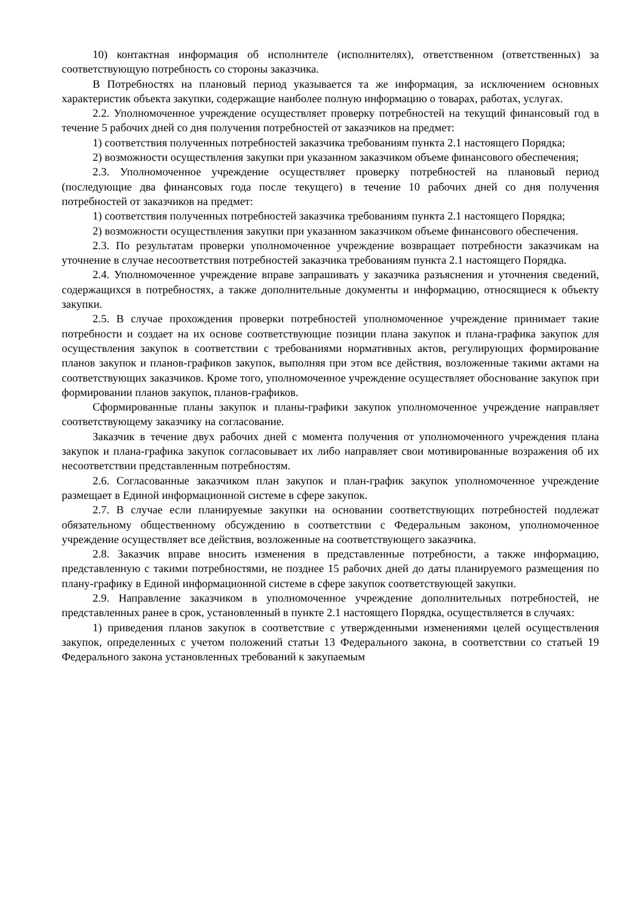10) контактная информация об исполнителе (исполнителях), ответственном (ответственных) за соответствующую потребность со стороны заказчика.
В Потребностях на плановый период указывается та же информация, за исключением основных характеристик объекта закупки, содержащие наиболее полную информацию о товарах, работах, услугах.
2.2. Уполномоченное учреждение осуществляет проверку потребностей на текущий финансовый год в течение 5 рабочих дней со дня получения потребностей от заказчиков на предмет:
1) соответствия полученных потребностей заказчика требованиям пункта 2.1 настоящего Порядка;
2) возможности осуществления закупки при указанном заказчиком объеме финансового обеспечения;
2.3. Уполномоченное учреждение осуществляет проверку потребностей на плановый период (последующие два финансовых года после текущего) в течение 10 рабочих дней со дня получения потребностей от заказчиков на предмет:
1) соответствия полученных потребностей заказчика требованиям пункта 2.1 настоящего Порядка;
2) возможности осуществления закупки при указанном заказчиком объеме финансового обеспечения.
2.3. По результатам проверки уполномоченное учреждение возвращает потребности заказчикам на уточнение в случае несоответствия потребностей заказчика требованиям пункта 2.1 настоящего Порядка.
2.4. Уполномоченное учреждение вправе запрашивать у заказчика разъяснения и уточнения сведений, содержащихся в потребностях, а также дополнительные документы и информацию, относящиеся к объекту закупки.
2.5. В случае прохождения проверки потребностей уполномоченное учреждение принимает такие потребности и создает на их основе соответствующие позиции плана закупок и плана-графика закупок для осуществления закупок в соответствии с требованиями нормативных актов, регулирующих формирование планов закупок и планов-графиков закупок, выполняя при этом все действия, возложенные такими актами на соответствующих заказчиков. Кроме того, уполномоченное учреждение осуществляет обоснование закупок при формировании планов закупок, планов-графиков.
Сформированные планы закупок и планы-графики закупок уполномоченное учреждение направляет соответствующему заказчику на согласование.
Заказчик в течение двух рабочих дней с момента получения от уполномоченного учреждения плана закупок и плана-графика закупок согласовывает их либо направляет свои мотивированные возражения об их несоответствии представленным потребностям.
2.6. Согласованные заказчиком план закупок и план-график закупок уполномоченное учреждение размещает в Единой информационной системе в сфере закупок.
2.7. В случае если планируемые закупки на основании соответствующих потребностей подлежат обязательному общественному обсуждению в соответствии с Федеральным законом, уполномоченное учреждение осуществляет все действия, возложенные на соответствующего заказчика.
2.8. Заказчик вправе вносить изменения в представленные потребности, а также информацию, представленную с такими потребностями, не позднее 15 рабочих дней до даты планируемого размещения по плану-графику в Единой информационной системе в сфере закупок соответствующей закупки.
2.9. Направление заказчиком в уполномоченное учреждение дополнительных потребностей, не представленных ранее в срок, установленный в пункте 2.1 настоящего Порядка, осуществляется в случаях:
1) приведения планов закупок в соответствие с утвержденными изменениями целей осуществления закупок, определенных с учетом положений статьи 13 Федерального закона, в соответствии со статьей 19 Федерального закона установленных требований к закупаемым